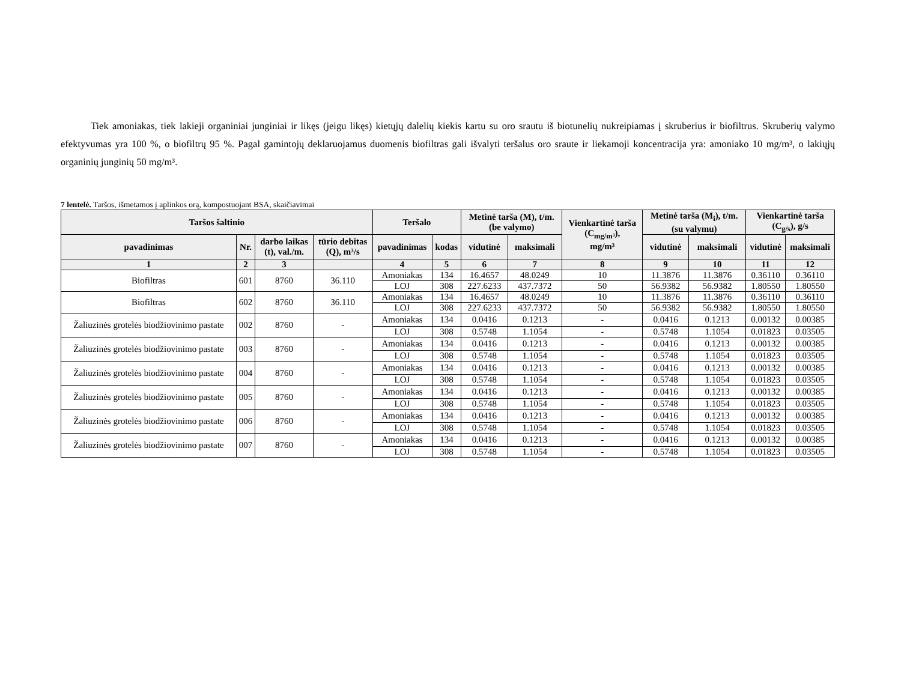Tiek amoniakas, tiek lakieji organiniai junginiai ir likęs (jeigu likęs) kietųjų dalelių kiekis kartu su oro srautu iš biotunelių nukreipiamas į skruberius ir biofiltrus. Skruberių valymo efektyvumas yra 100 %, o biofiltrų 95 %. Pagal gamintojų deklaruojamus duomenis biofiltras gali išvalyti teršalus oro sraute ir liekamoji koncentracija yra: amoniako 10 mg/m³, o lakiųjų organinių junginių 50 mg/m³.
7 lentelė. Taršos, išmetamos į aplinkos orą, kompostuojant BSA, skaičiavimai
| Taršos šaltinio | | | | Teršalo | | Metinė tarša (M), t/m. (be valymo) | | Vienkartinė tarša (C<sub>mg/m³</sub>), mg/m³ | Metinė tarša (M<sub>i</sub>), t/m. (su valymu) | | Vienkartinė tarša (C<sub>g/s</sub>), g/s | |
| --- | --- | --- | --- | --- | --- | --- | --- | --- | --- | --- | --- | --- |
| pavadinimas | Nr. | darbo laikas (t), val./m. | tūrio debitas (Q), m³/s | pavadinimas | kodas | vidutinė | maksimali | | vidutinė | maksimali | vidutinė | maksimali |
| 1 | 2 | 3 | | 4 | 5 | 6 | 7 | 8 | 9 | 10 | 11 | 12 |
| Biofiltras | 601 | 8760 | 36.110 | Amoniakas | 134 | 16.4657 | 48.0249 | 10 | 11.3876 | 11.3876 | 0.36110 | 0.36110 |
| | | | | LOJ | 308 | 227.6233 | 437.7372 | 50 | 56.9382 | 56.9382 | 1.80550 | 1.80550 |
| Biofiltras | 602 | 8760 | 36.110 | Amoniakas | 134 | 16.4657 | 48.0249 | 10 | 11.3876 | 11.3876 | 0.36110 | 0.36110 |
| | | | | LOJ | 308 | 227.6233 | 437.7372 | 50 | 56.9382 | 56.9382 | 1.80550 | 1.80550 |
| Žaliuzinės grotelės biodžiovinimo pastate | 002 | 8760 | - | Amoniakas | 134 | 0.0416 | 0.1213 | - | 0.0416 | 0.1213 | 0.00132 | 0.00385 |
| | | | | LOJ | 308 | 0.5748 | 1.1054 | - | 0.5748 | 1.1054 | 0.01823 | 0.03505 |
| Žaliuzinės grotelės biodžiovinimo pastate | 003 | 8760 | - | Amoniakas | 134 | 0.0416 | 0.1213 | - | 0.0416 | 0.1213 | 0.00132 | 0.00385 |
| | | | | LOJ | 308 | 0.5748 | 1.1054 | - | 0.5748 | 1.1054 | 0.01823 | 0.03505 |
| Žaliuzinės grotelės biodžiovinimo pastate | 004 | 8760 | - | Amoniakas | 134 | 0.0416 | 0.1213 | - | 0.0416 | 0.1213 | 0.00132 | 0.00385 |
| | | | | LOJ | 308 | 0.5748 | 1.1054 | - | 0.5748 | 1.1054 | 0.01823 | 0.03505 |
| Žaliuzinės grotelės biodžiovinimo pastate | 005 | 8760 | - | Amoniakas | 134 | 0.0416 | 0.1213 | - | 0.0416 | 0.1213 | 0.00132 | 0.00385 |
| | | | | LOJ | 308 | 0.5748 | 1.1054 | - | 0.5748 | 1.1054 | 0.01823 | 0.03505 |
| Žaliuzinės grotelės biodžiovinimo pastate | 006 | 8760 | - | Amoniakas | 134 | 0.0416 | 0.1213 | - | 0.0416 | 0.1213 | 0.00132 | 0.00385 |
| | | | | LOJ | 308 | 0.5748 | 1.1054 | - | 0.5748 | 1.1054 | 0.01823 | 0.03505 |
| Žaliuzinės grotelės biodžiovinimo pastate | 007 | 8760 | - | Amoniakas | 134 | 0.0416 | 0.1213 | - | 0.0416 | 0.1213 | 0.00132 | 0.00385 |
| | | | | LOJ | 308 | 0.5748 | 1.1054 | - | 0.5748 | 1.1054 | 0.01823 | 0.03505 |